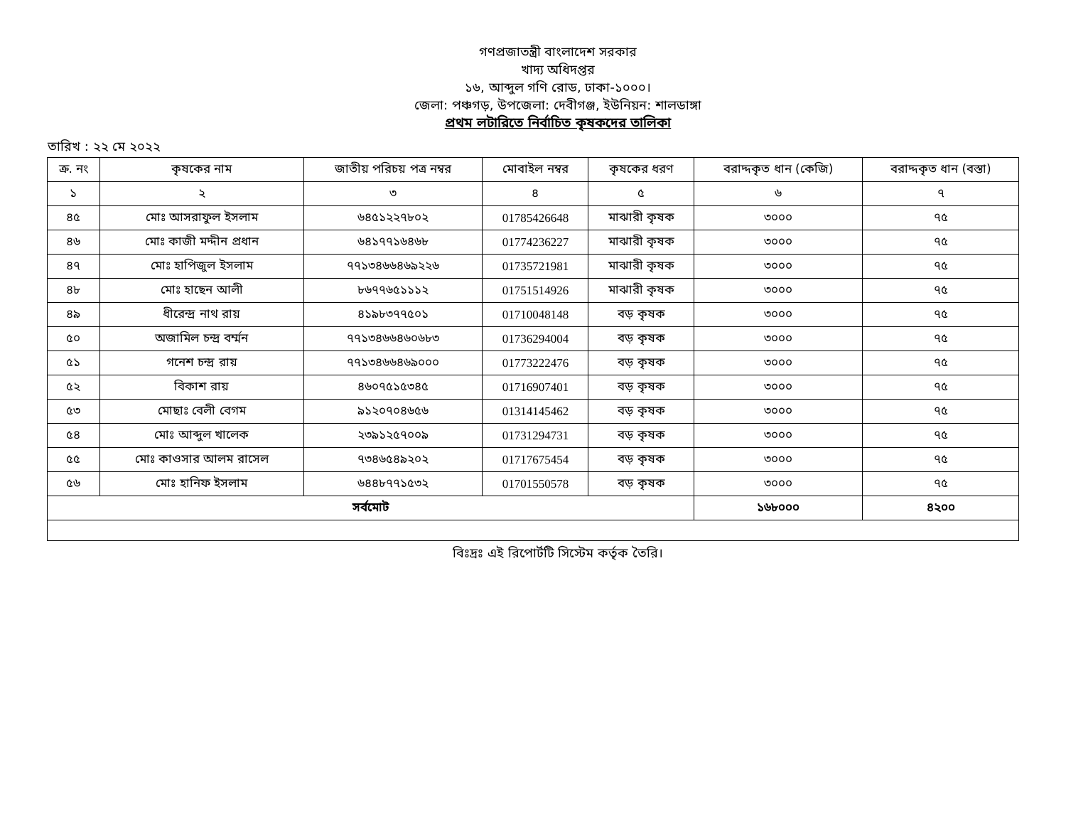গণপ্রজাতন্ত্রী বাংলাদেশ সরকার
খাদ্য অধিদপ্তর
১৬, আব্দুল গণি রোড, ঢাকা-১০০০।
জেলা: পঞ্চগড়, উপজেলা: দেবীগঞ্জ, ইউনিয়ন: শালডাঙ্গা
প্রথম লটারিতে নির্বাচিত কৃষকদের তালিকা
তারিখ : ২২ মে ২০২২
| ক্র. নং | কৃষকের নাম | জাতীয় পরিচয় পত্র নম্বর | মোবাইল নম্বর | কৃষকের ধরণ | বরাদ্দকৃত ধান (কেজি) | বরাদ্দকৃত ধান (বস্তা) |
| --- | --- | --- | --- | --- | --- | --- |
| ১ | ২ | ৩ | ৪ | ৫ | ৬ | ৭ |
| ৪৫ | মোঃ আসরাফুল ইসলাম | ৬৪৫১২২৭৮০২ | 01785426648 | মাঝারী কৃষক | ৩০০০ | ৭৫ |
| ৪৬ | মোঃ কাজী মদ্দীন প্রধান | ৬৪১৭৭১৬৪৬৮ | 01774236227 | মাঝারী কৃষক | ৩০০০ | ৭৫ |
| ৪৭ | মোঃ হাপিজুল ইসলাম | ৭৭১৩৪৬৬৪৬৯২২৬ | 01735721981 | মাঝারী কৃষক | ৩০০০ | ৭৫ |
| ৪৮ | মোঃ হাছেন আলী | ৮৬৭৭৬৫১১১২ | 01751514926 | মাঝারী কৃষক | ৩০০০ | ৭৫ |
| ৪৯ | ধীরেন্দ্র নাথ রায় | ৪১৯৮৩৭৭৫০১ | 01710048148 | বড় কৃষক | ৩০০০ | ৭৫ |
| ৫০ | অজামিল চন্দ্র বর্ম্মন | ৭৭১৩৪৬৬৪৬০৬৮৩ | 01736294004 | বড় কৃষক | ৩০০০ | ৭৫ |
| ৫১ | গনেশ চন্দ্র রায় | ৭৭১৩৪৬৬৪৬৯০০০ | 01773222476 | বড় কৃষক | ৩০০০ | ৭৫ |
| ৫২ | বিকাশ রায় | ৪৬০৭৫১৫৩৪৫ | 01716907401 | বড় কৃষক | ৩০০০ | ৭৫ |
| ৫৩ | মোছাঃ বেলী বেগম | ৯১২০৭০৪৬৫৬ | 01314145462 | বড় কৃষক | ৩০০০ | ৭৫ |
| ৫৪ | মোঃ আব্দুল খালেক | ২৩৯১২৫৭০০৯ | 01731294731 | বড় কৃষক | ৩০০০ | ৭৫ |
| ৫৫ | মোঃ কাওসার আলম রাসেল | ৭৩৪৬৫৪৯২০২ | 01717675454 | বড় কৃষক | ৩০০০ | ৭৫ |
| ৫৬ | মোঃ হানিফ ইসলাম | ৬৪৪৮৭৭১৫৩২ | 01701550578 | বড় কৃষক | ৩০০০ | ৭৫ |
| সর্বমোট | | | | | ১৬৮০০০ | ৪২০০ |
বিঃদ্রঃ এই রিপোর্টটি সিস্টেম কর্তৃক তৈরি।